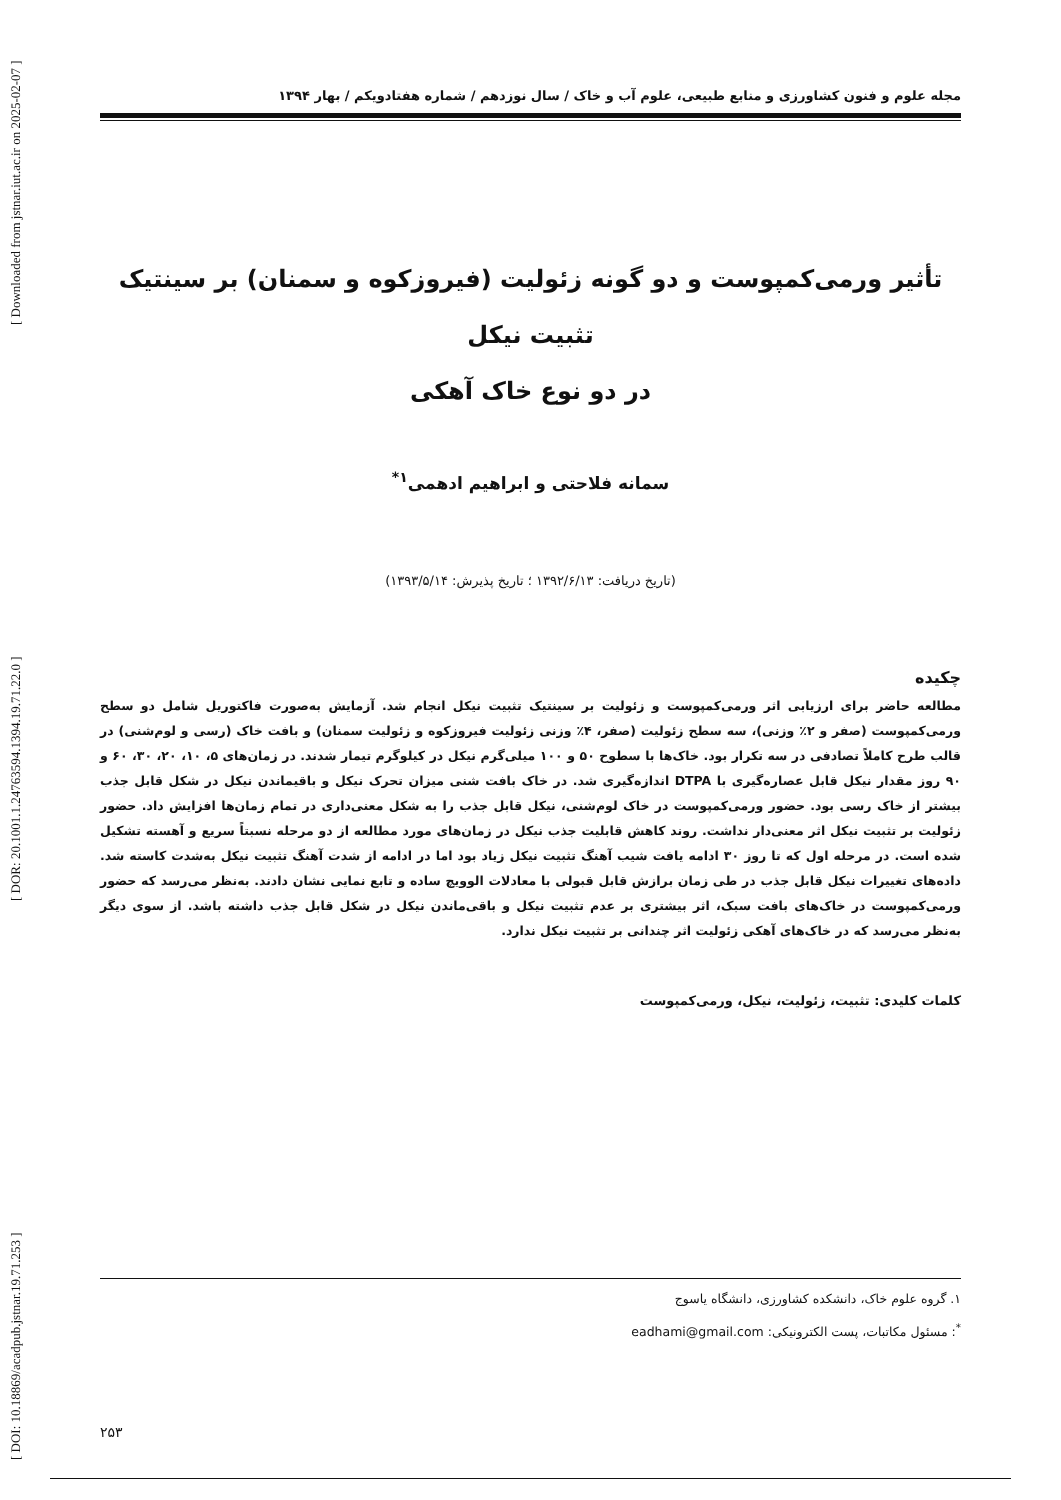[ DOI: 10.18869/acadpub.jstnar.19.71.253 ] [ DOR: 20.1001.1.24763594.1394.19.71.22.0 ] [ Downloaded from jstnar.iut.ac.ir on 2025-02-07 ]
مجله علوم و فنون کشاورزی و منابع طبیعی، علوم آب و خاک / سال نوزدهم / شماره هفتادویکم / بهار ۱۳۹۴
تأثیر ورمی‌کمپوست و دو گونه زئولیت (فیروزکوه و سمنان) بر سینتیک تثبیت نیکل
در دو نوع خاک آهکی
سمانه فلاحتی و ابراهیم ادهمی<sup>۱*</sup>
(تاریخ دریافت: ۱۳۹۲/۶/۱۳ ؛ تاریخ پذیرش: ۱۳۹۳/۵/۱۴)
چکیده
مطالعه حاضر برای ارزیابی اثر ورمی‌کمپوست و زئولیت بر سینتیک تثبیت نیکل انجام شد. آزمایش به‌صورت فاکتوریل شامل دو سطح ورمی‌کمپوست (صفر و ۲٪ وزنی)، سه سطح زئولیت (صفر، ۴٪ وزنی زئولیت فیروزکوه و زئولیت سمنان) و بافت خاک (رسی و لوم‌شنی) در قالب طرح کاملاً تصادفی در سه تکرار بود. خاک‌ها با سطوح ۵۰ و ۱۰۰ میلی‌گرم نیکل در کیلوگرم تیمار شدند. در زمان‌های ۵، ۱۰، ۲۰، ۳۰، ۶۰ و ۹۰ روز مقدار نیکل قابل عصاره‌گیری با DTPA اندازه‌گیری شد. در خاک بافت شنی میزان تحرک نیکل و باقیماندن نیکل در شکل قابل جذب بیشتر از خاک رسی بود. حضور ورمی‌کمپوست در خاک لوم‌شنی، نیکل قابل جذب را به شکل معنی‌داری در تمام زمان‌ها افزایش داد. حضور زئولیت بر تثبیت نیکل اثر معنی‌دار نداشت. روند کاهش قابلیت جذب نیکل در زمان‌های مورد مطالعه از دو مرحله نسبتاً سریع و آهسته تشکیل شده است. در مرحله اول که تا روز ۳۰ ادامه یافت شیب آهنگ تثبیت نیکل زیاد بود اما در ادامه از شدت آهنگ تثبیت نیکل به‌شدت کاسته شد. داده‌های تغییرات نیکل قابل جذب در طی زمان برازش قابل قبولی با معادلات الوویچ ساده و تابع نمایی نشان دادند. به‌نظر می‌رسد که حضور ورمی‌کمپوست در خاک‌های بافت سبک، اثر بیشتری بر عدم تثبیت نیکل و باقی‌ماندن نیکل در شکل قابل جذب داشته باشد. از سوی دیگر به‌نظر می‌رسد که در خاک‌های آهکی زئولیت اثر چندانی بر تثبیت نیکل ندارد.
کلمات کلیدی: تثبیت، زئولیت، نیکل، ورمی‌کمپوست
۱. گروه علوم خاک، دانشکده کشاورزی، دانشگاه یاسوج
<sup>*</sup>: مسئول مکاتبات، پست الکترونیکی: eadhami@gmail.com
۲۵۳